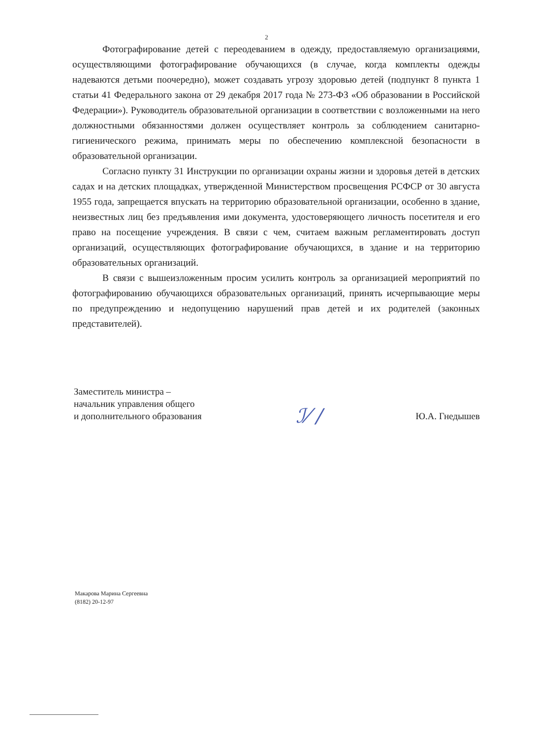2
Фотографирование детей с переодеванием в одежду, предоставляемую организациями, осуществляющими фотографирование обучающихся (в случае, когда комплекты одежды надеваются детьми поочередно), может создавать угрозу здоровью детей (подпункт 8 пункта 1 статьи 41 Федерального закона от 29 декабря 2017 года № 273-ФЗ «Об образовании в Российской Федерации»). Руководитель образовательной организации в соответствии с возложенными на него должностными обязанностями должен осуществляет контроль за соблюдением санитарно-гигиенического режима, принимать меры по обеспечению комплексной безопасности в образовательной организации.
Согласно пункту 31 Инструкции по организации охраны жизни и здоровья детей в детских садах и на детских площадках, утвержденной Министерством просвещения РСФСР от 30 августа 1955 года, запрещается впускать на территорию образовательной организации, особенно в здание, неизвестных лиц без предъявления ими документа, удостоверяющего личность посетителя и его право на посещение учреждения. В связи с чем, считаем важным регламентировать доступ организаций, осуществляющих фотографирование обучающихся, в здание и на территорию образовательных организаций.
В связи с вышеизложенным просим усилить контроль за организацией мероприятий по фотографированию обучающихся образовательных организаций, принять исчерпывающие меры по предупреждению и недопущению нарушений прав детей и их родителей (законных представителей).
Заместитель министра –
начальник управления общего
и дополнительного образования
ℐ⁄ /
Ю.А. Гнедышев
Макарова Марина Сергеевна
(8182) 20-12-97